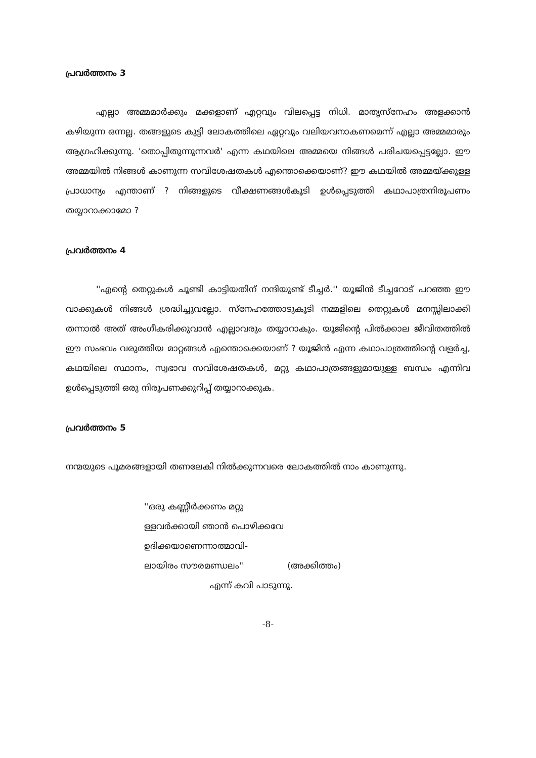പ്രവർത്തനം 3
എല്ലാ അമ്മമാർക്കും മക്കളാണ് എറ്റവും വിലപ്പെട്ട നിധി. മാതൃസ്നേഹം അളക്കാൻ കഴിയുന്ന ഒന്നല്ല. തങ്ങളുടെ കുട്ടി ലോകത്തിലെ ഏറ്റവും വലിയവനാകണമെന്ന് എല്ലാ അമ്മമാരും ആഗ്രഹിക്കുന്നു. 'തൊപ്പിതുന്നുന്നവർ' എന്ന കഥയിലെ അമ്മയെ നിങ്ങൾ പരിചയപ്പെട്ടല്ലോ. ഈ അമ്മയിൽ നിങ്ങൾ കാണുന്ന സവിശേഷതകൾ എന്തൊക്കെയാണ്? ഈ കഥയിൽ അമ്മയ്ക്കുള്ള പ്രാധാന്യം എന്താണ് ? നിങ്ങളുടെ വീക്ഷണങ്ങൾകൂടി ഉൾപ്പെടുത്തി കഥാപാത്രനിരൂപണം തയ്യാറാക്കാമോ ?
പ്രവർത്തനം 4
''എന്റെ തെറ്റുകൾ ചൂണ്ടി കാട്ടിയതിന് നന്ദിയുണ്ട് ടീച്ചർ.'' യൂജിൻ ടീച്ചറോട് പറഞ്ഞ ഈ വാക്കുകൾ നിങ്ങൾ ശ്രദ്ധിച്ചുവല്ലോ. സ്നേഹത്തോടുകൂടി നമ്മളിലെ തെറ്റുകൾ മനസ്സിലാക്കി തന്നാൽ അത് അംഗീകരിക്കുവാൻ എല്ലാവരും തയ്യാറാകും. യൂജിന്റെ പിൽക്കാല ജീവിതത്തിൽ ഈ സംഭവം വരുത്തിയ മാറ്റങ്ങൾ എന്തൊക്കെയാണ് ? യൂജിൻ എന്ന കഥാപാത്രത്തിന്റെ വളർച്ച, കഥയിലെ സ്ഥാനം, സ്വഭാവ സവിശേഷതകൾ, മറ്റു കഥാപാത്രങ്ങളുമായുള്ള ബന്ധം എന്നിവ ഉൾപ്പെടുത്തി ഒരു നിരൂപണക്കുറിപ്പ് തയ്യാറാക്കുക.
പ്രവർത്തനം 5
നന്മയുടെ പൂമരങ്ങളായി തണലേകി നിൽക്കുന്നവരെ ലോകത്തിൽ നാം കാണുന്നു.
''ഒരു കണ്ണീർക്കണം മറ്റു
ള്ളവർക്കായി ഞാൻ പൊഴിക്കവേ
ഉദിക്കയാണെന്നാത്മാവി-
ലായിരം സൗരമണ്ഡലം'' (അക്കിത്തം)
എന്ന് കവി പാടുന്നു.
-8-